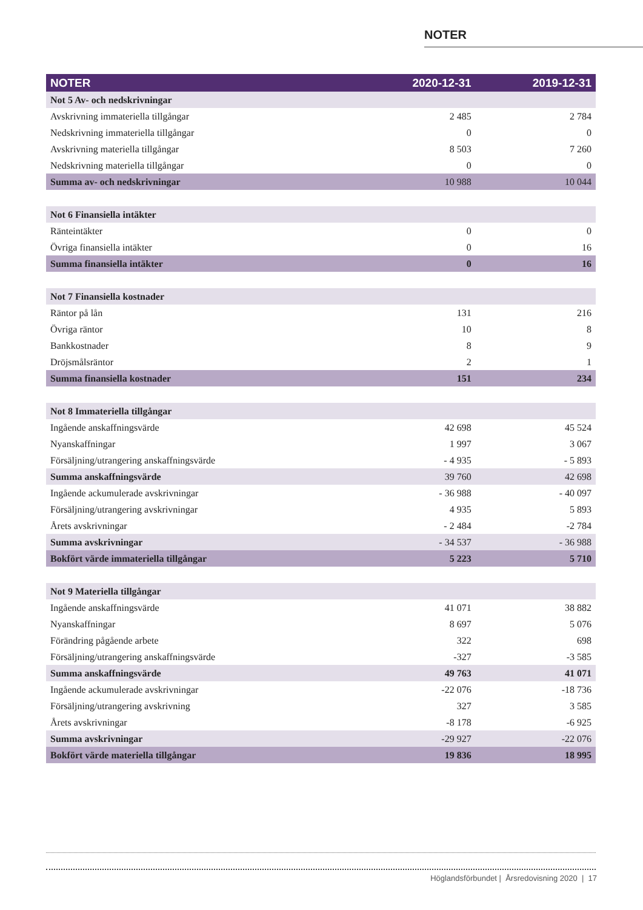NOTER
| NOTER | 2020-12-31 | 2019-12-31 |
| --- | --- | --- |
| Not 5 Av- och nedskrivningar | | |
| Avskrivning immateriella tillgångar | 2 485 | 2 784 |
| Nedskrivning immateriella tillgångar | 0 | 0 |
| Avskrivning materiella tillgångar | 8 503 | 7 260 |
| Nedskrivning materiella tillgångar | 0 | 0 |
| Summa av- och nedskrivningar | 10 988 | 10 044 |
| Not 6 Finansiella intäkter | | |
| Ränteintäkter | 0 | 0 |
| Övriga finansiella intäkter | 0 | 16 |
| Summa finansiella intäkter | 0 | 16 |
| Not 7 Finansiella kostnader | | |
| Räntor på lån | 131 | 216 |
| Övriga räntor | 10 | 8 |
| Bankkostnader | 8 | 9 |
| Dröjsmålsräntor | 2 | 1 |
| Summa finansiella kostnader | 151 | 234 |
| Not 8 Immateriella tillgångar | | |
| Ingående anskaffningsvärde | 42 698 | 45 524 |
| Nyanskaffningar | 1 997 | 3 067 |
| Försäljning/utrangering anskaffningsvärde | - 4 935 | - 5 893 |
| Summa anskaffningsvärde | 39 760 | 42 698 |
| Ingående ackumulerade avskrivningar | - 36 988 | - 40 097 |
| Försäljning/utrangering avskrivningar | 4 935 | 5 893 |
| Årets avskrivningar | - 2 484 | -2 784 |
| Summa avskrivningar | - 34 537 | - 36 988 |
| Bokfört värde immateriella tillgångar | 5 223 | 5 710 |
| Not 9 Materiella tillgångar | | |
| Ingående anskaffningsvärde | 41 071 | 38 882 |
| Nyanskaffningar | 8 697 | 5 076 |
| Förändring pågående arbete | 322 | 698 |
| Försäljning/utrangering anskaffningsvärde | -327 | -3 585 |
| Summa anskaffningsvärde | 49 763 | 41 071 |
| Ingående ackumulerade avskrivningar | -22 076 | -18 736 |
| Försäljning/utrangering avskrivning | 327 | 3 585 |
| Årets avskrivningar | -8 178 | -6 925 |
| Summa avskrivningar | -29 927 | -22 076 |
| Bokfört värde materiella tillgångar | 19 836 | 18 995 |
Höglandsförbundet | Årsredovisning 2020 | 17